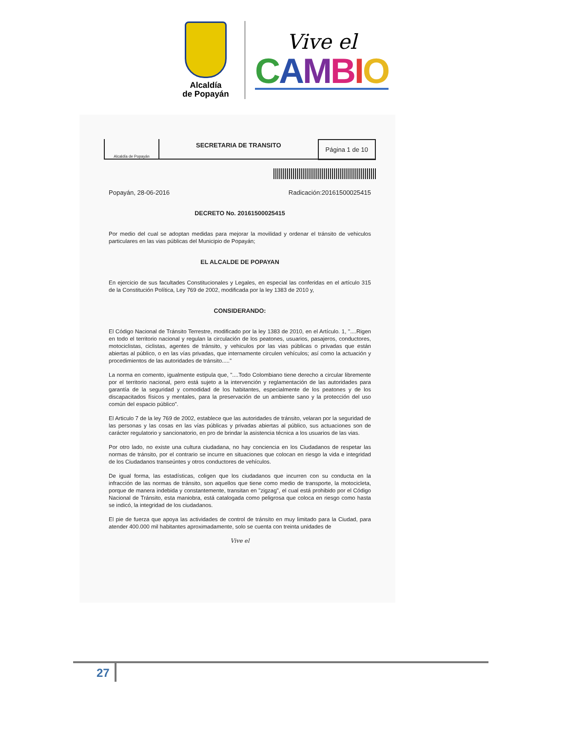Alcaldía
de Popayán
Vive el
CAMBIO
Alcaldía de Popayán
SECRETARIA DE TRANSITO
Página 1 de 10
Popayán, 28-06-2016 Radicación:20161500025415
DECRETO No. 20161500025415
Por medio del cual se adoptan medidas para mejorar la movilidad y ordenar el tránsito de vehiculos particulares en las vias públicas del Municipio de Popayán;
EL ALCALDE DE POPAYAN
En ejercicio de sus facultades Constitucionales y Legales, en especial las conferidas en el artículo 315 de la Constitución Política, Ley 769 de 2002, modificada por la ley 1383 de 2010 y,
CONSIDERANDO:
El Código Nacional de Tránsito Terrestre, modificado por la ley 1383 de 2010, en el Artículo. 1, "....Rigen en todo el territorio nacional y regulan la circulación de los peatones, usuarios, pasajeros, conductores, motociclistas, ciclistas, agentes de tránsito, y vehiculos por las vias públicas o privadas que están abiertas al público, o en las vías privadas, que internamente circulen vehículos; así como la actuación y procedimientos de las autoridades de tránsito....."
La norma en comento, igualmente estipula que, "....Todo Colombiano tiene derecho a circular libremente por el territorio nacional, pero está sujeto a la intervención y reglamentación de las autoridades para garantía de la seguridad y comodidad de los habitantes, especialmente de los peatones y de los discapacitados físicos y mentales, para la preservación de un ambiente sano y la protección del uso común del espacio público".
El Articulo 7 de la ley 769 de 2002, establece que las autoridades de tránsito, velaran por la seguridad de las personas y las cosas en las vías públicas y privadas abiertas al público, sus actuaciones son de carácter regulatorio y sancionatorio, en pro de brindar la asistencia técnica a los usuarios de las vias.
Por otro lado, no existe una cultura ciudadana, no hay conciencia en los Ciudadanos de respetar las normas de tránsito, por el contrario se incurre en situaciones que colocan en riesgo la vida e integridad de los Ciudadanos transeúntes y otros conductores de vehículos.
De igual forma, las estadísticas, coligen que los ciudadanos que incurren con su conducta en la infracción de las normas de tránsito, son aquellos que tiene como medio de transporte, la motocicleta, porque de manera indebida y constantemente, transitan en "zigzag", el cual está prohibido por el Código Nacional de Tránsito, esta maniobra, está catalogada como peligrosa que coloca en riesgo como hasta se indicó, la integridad de los ciudadanos.
El pie de fuerza que apoya las actividades de control de tránsito en muy limitado para la Ciudad, para atender 400.000 mil habitantes aproximadamente, solo se cuenta con treinta unidades de
Vive el
27